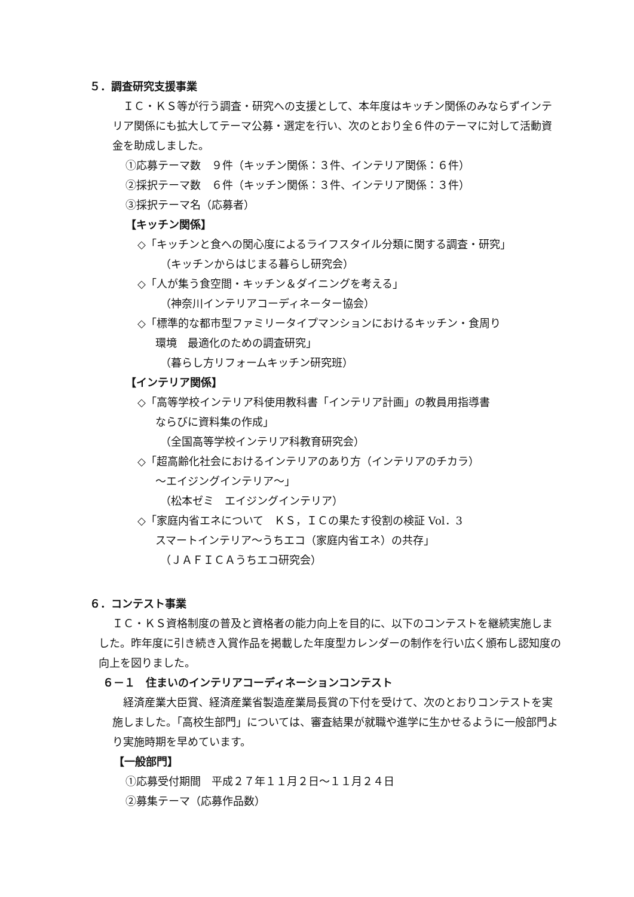５．調査研究支援事業
ＩＣ・ＫＳ等が行う調査・研究への支援として、本年度はキッチン関係のみならずインテリア関係にも拡大してテーマ公募・選定を行い、次のとおり全６件のテーマに対して活動資金を助成しました。
①応募テーマ数　９件（キッチン関係：３件、インテリア関係：６件）
②採択テーマ数　６件（キッチン関係：３件、インテリア関係：３件）
③採択テーマ名（応募者）
【キッチン関係】
◇「キッチンと食への関心度によるライフスタイル分類に関する調査・研究」
（キッチンからはじまる暮らし研究会）
◇「人が集う食空間・キッチン＆ダイニングを考える」
（神奈川インテリアコーディネーター協会）
◇「標準的な都市型ファミリータイプマンションにおけるキッチン・食周り
環境　最適化のための調査研究」
（暮らし方リフォームキッチン研究班）
【インテリア関係】
◇「高等学校インテリア科使用教科書「インテリア計画」の教員用指導書
ならびに資料集の作成」
（全国高等学校インテリア科教育研究会）
◇「超高齢化社会におけるインテリアのあり方（インテリアのチカラ）
～エイジングインテリア～」
（松本ゼミ　エイジングインテリア）
◇「家庭内省エネについて　ＫＳ，ＩＣの果たす役割の検証 Vol．3
スマートインテリア～うちエコ（家庭内省エネ）の共存」
（ＪＡＦＩＣＡうちエコ研究会）
６．コンテスト事業
ＩＣ・ＫＳ資格制度の普及と資格者の能力向上を目的に、以下のコンテストを継続実施しました。昨年度に引き続き入賞作品を掲載した年度型カレンダーの制作を行い広く頒布し認知度の向上を図りました。
６－１　住まいのインテリアコーディネーションコンテスト
経済産業大臣賞、経済産業省製造産業局長賞の下付を受けて、次のとおりコンテストを実施しました。「高校生部門」については、審査結果が就職や進学に生かせるように一般部門より実施時期を早めています。
【一般部門】
①応募受付期間　平成２７年１１月２日～１１月２４日
②募集テーマ（応募作品数）